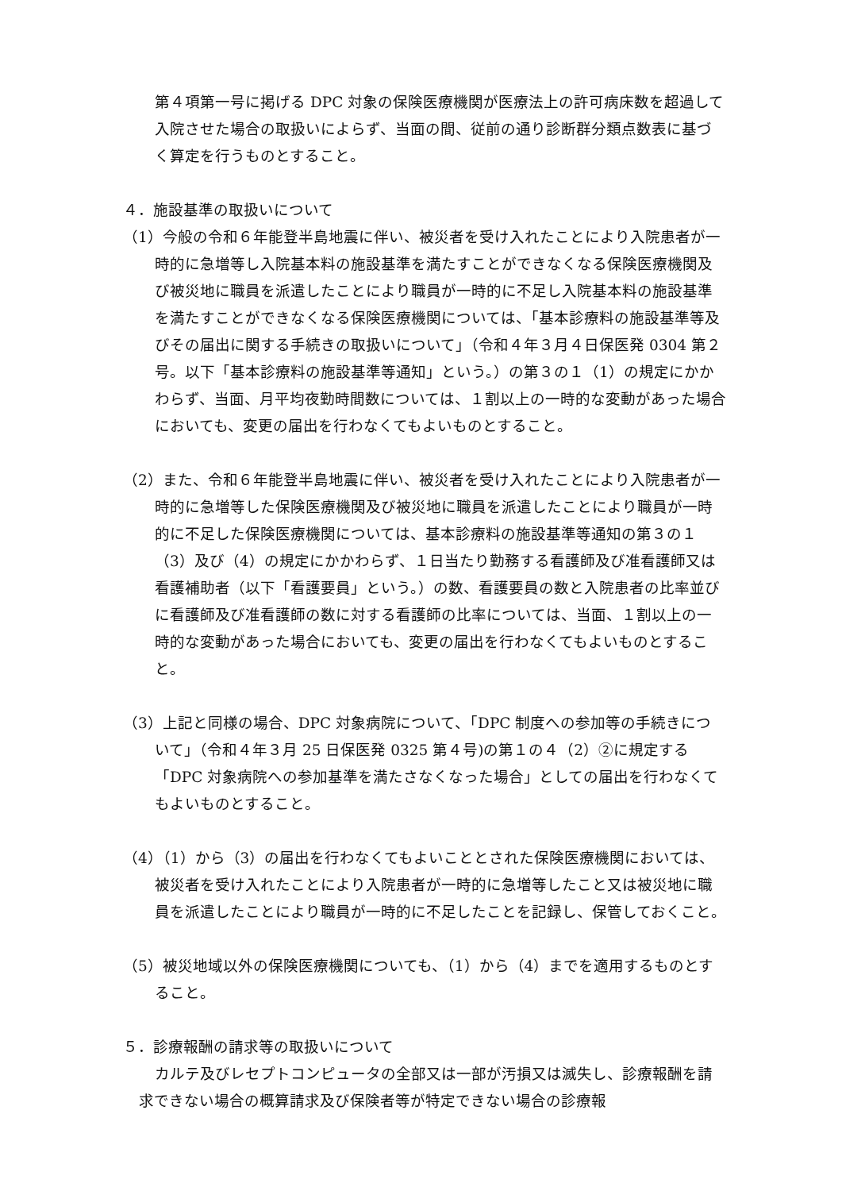第４項第一号に掲げる DPC 対象の保険医療機関が医療法上の許可病床数を超過して入院させた場合の取扱いによらず、当面の間、従前の通り診断群分類点数表に基づく算定を行うものとすること。
４．施設基準の取扱いについて
（1）今般の令和６年能登半島地震に伴い、被災者を受け入れたことにより入院患者が一時的に急増等し入院基本料の施設基準を満たすことができなくなる保険医療機関及び被災地に職員を派遣したことにより職員が一時的に不足し入院基本料の施設基準を満たすことができなくなる保険医療機関については、「基本診療料の施設基準等及びその届出に関する手続きの取扱いについて」（令和４年３月４日保医発 0304 第２号。以下「基本診療料の施設基準等通知」という。）の第３の１（1）の規定にかかわらず、当面、月平均夜勤時間数については、１割以上の一時的な変動があった場合においても、変更の届出を行わなくてもよいものとすること。
（2）また、令和６年能登半島地震に伴い、被災者を受け入れたことにより入院患者が一時的に急増等した保険医療機関及び被災地に職員を派遣したことにより職員が一時的に不足した保険医療機関については、基本診療料の施設基準等通知の第３の１（3）及び（4）の規定にかかわらず、１日当たり勤務する看護師及び准看護師又は看護補助者（以下「看護要員」という。）の数、看護要員の数と入院患者の比率並びに看護師及び准看護師の数に対する看護師の比率については、当面、１割以上の一時的な変動があった場合においても、変更の届出を行わなくてもよいものとすること。
（3）上記と同様の場合、DPC 対象病院について、「DPC 制度への参加等の手続きについて」（令和４年３月 25 日保医発 0325 第４号)の第１の４（2）②に規定する「DPC 対象病院への参加基準を満たさなくなった場合」としての届出を行わなくてもよいものとすること。
（4）（1）から（3）の届出を行わなくてもよいこととされた保険医療機関においては、被災者を受け入れたことにより入院患者が一時的に急増等したこと又は被災地に職員を派遣したことにより職員が一時的に不足したことを記録し、保管しておくこと。
（5）被災地域以外の保険医療機関についても、（1）から（4）までを適用するものとすること。
５．診療報酬の請求等の取扱いについて
カルテ及びレセプトコンピュータの全部又は一部が汚損又は滅失し、診療報酬を請求できない場合の概算請求及び保険者等が特定できない場合の診療報